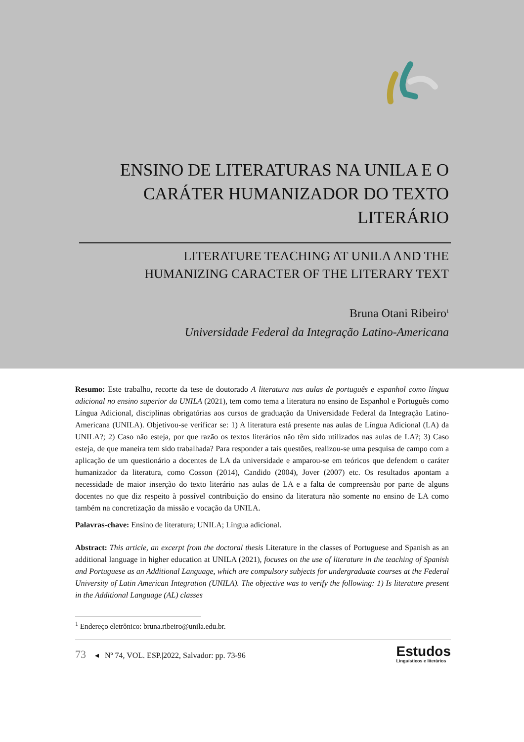ENSINO DE LITERATURAS NA UNILA E O CARÁTER HUMANIZADOR DO TEXTO LITERÁRIO
LITERATURE TEACHING AT UNILA AND THE
HUMANIZING CARACTER OF THE LITERARY TEXT
Bruna Otani Ribeiro<sup>1</sup>
Universidade Federal da Integração Latino-Americana
Resumo: Este trabalho, recorte da tese de doutorado A literatura nas aulas de português e espanhol como língua adicional no ensino superior da UNILA (2021), tem como tema a literatura no ensino de Espanhol e Português como Língua Adicional, disciplinas obrigatórias aos cursos de graduação da Universidade Federal da Integração Latino-Americana (UNILA). Objetivou-se verificar se: 1) A literatura está presente nas aulas de Língua Adicional (LA) da UNILA?; 2) Caso não esteja, por que razão os textos literários não têm sido utilizados nas aulas de LA?; 3) Caso esteja, de que maneira tem sido trabalhada? Para responder a tais questões, realizou-se uma pesquisa de campo com a aplicação de um questionário a docentes de LA da universidade e amparou-se em teóricos que defendem o caráter humanizador da literatura, como Cosson (2014), Candido (2004), Jover (2007) etc. Os resultados apontam a necessidade de maior inserção do texto literário nas aulas de LA e a falta de compreensão por parte de alguns docentes no que diz respeito à possível contribuição do ensino da literatura não somente no ensino de LA como também na concretização da missão e vocação da UNILA.
Palavras-chave: Ensino de literatura; UNILA; Língua adicional.
Abstract: This article, an excerpt from the doctoral thesis Literature in the classes of Portuguese and Spanish as an additional language in higher education at UNILA (2021), focuses on the use of literature in the teaching of Spanish and Portuguese as an Additional Language, which are compulsory subjects for undergraduate courses at the Federal University of Latin American Integration (UNILA). The objective was to verify the following: 1) Is literature present in the Additional Language (AL) classes
<sup>1</sup> Endereço eletrônico: bruna.ribeiro@unila.edu.br.
73 ◂ Nº 74, VOL. ESP.|2022, Salvador: pp. 73-96
Estudos
Linguísticos e literários